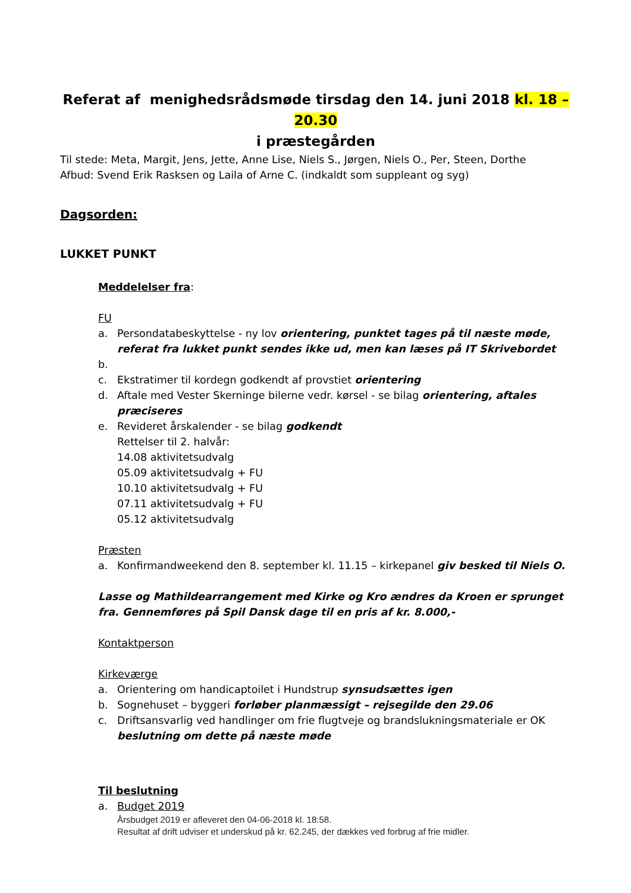Referat af menighedsrådsmøde tirsdag den 14. juni 2018 kl. 18 – 20.30
i præstegården
Til stede: Meta, Margit, Jens, Jette, Anne Lise, Niels S., Jørgen, Niels O., Per, Steen, Dorthe
Afbud: Svend Erik Rasksen og Laila of Arne C. (indkaldt som suppleant og syg)
Dagsorden:
LUKKET PUNKT
Meddelelser fra:
FU
a. Persondatabeskyttelse - ny lov orientering, punktet tages på til næste møde, referat fra lukket punkt sendes ikke ud, men kan læses på IT Skrivebordet
b.
c. Ekstratimer til kordegn godkendt af provstiet orientering
d. Aftale med Vester Skerninge bilerne vedr. kørsel - se bilag orientering, aftales præciseres
e. Revideret årskalender - se bilag godkendt
Rettelser til 2. halvår:
14.08 aktivitetsudvalg
05.09 aktivitetsudvalg + FU
10.10 aktivitetsudvalg + FU
07.11 aktivitetsudvalg + FU
05.12 aktivitetsudvalg
Præsten
a. Konfirmandweekend den 8. september kl. 11.15 – kirkepanel giv besked til Niels O.
Lasse og Mathildearrangement med Kirke og Kro ændres da Kroen er sprunget fra. Gennemføres på Spil Dansk dage til en pris af kr. 8.000,-
Kontaktperson
Kirkeværge
a. Orientering om handicaptoilet i Hundstrup synsudsættes igen
b. Sognehuset – byggeri forløber planmæssigt – rejsegilde den 29.06
c. Driftsansvarlig ved handlinger om frie flugtveje og brandslukningsmateriale er OK beslutning om dette på næste møde
Til beslutning
a. Budget 2019
Årsbudget 2019 er afleveret den 04-06-2018 kl. 18:58.
Resultat af drift udviser et underskud på kr. 62.245, der dækkes ved forbrug af frie midler.